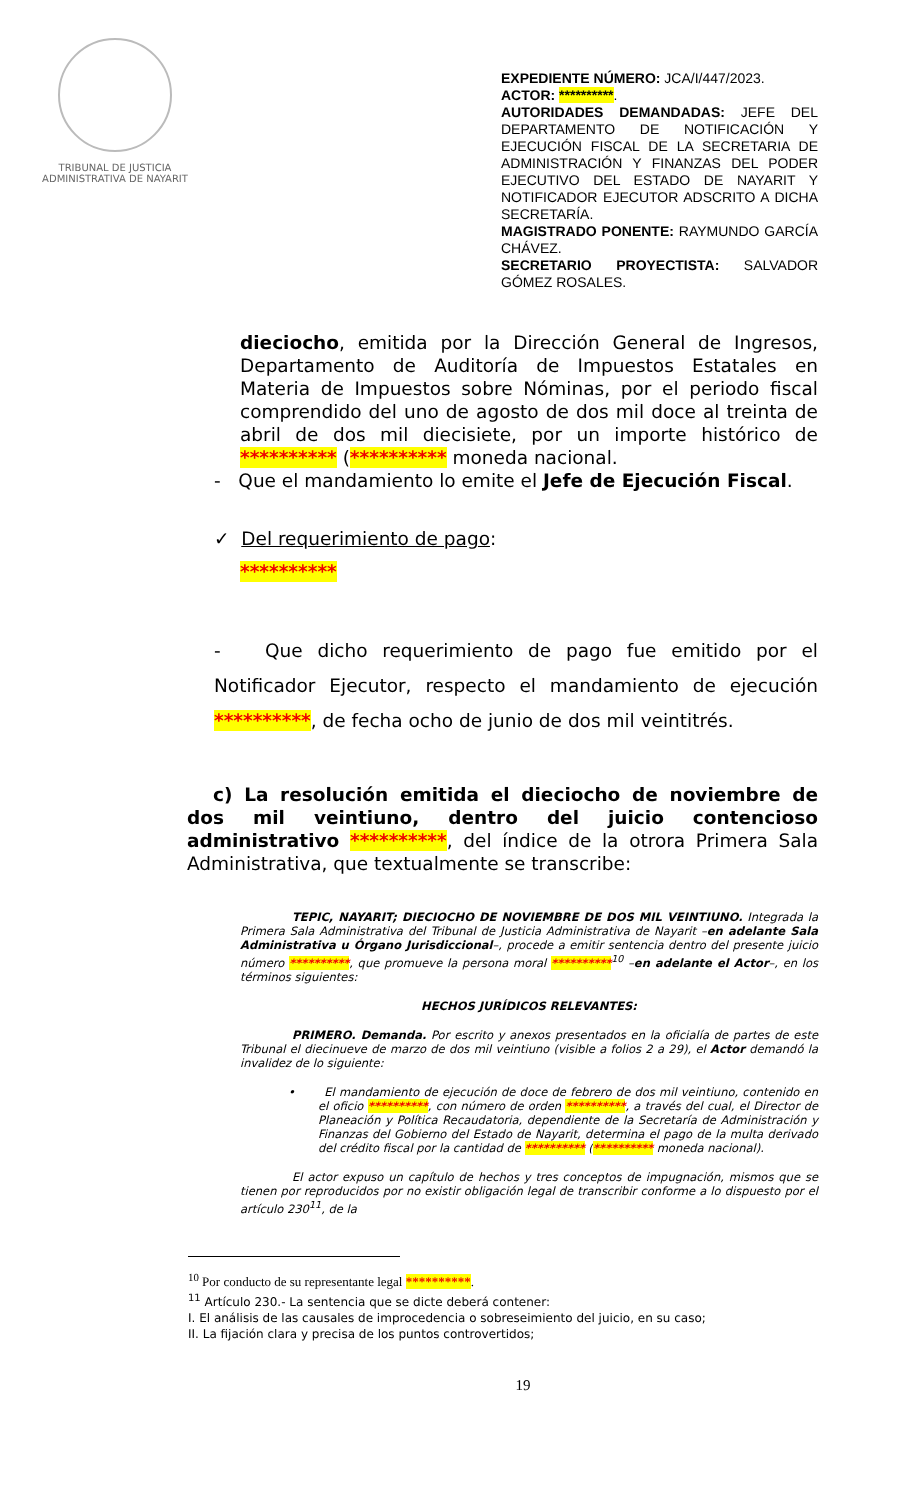TRIBUNAL DE JUSTICIA
ADMINISTRATIVA DE NAYARIT
EXPEDIENTE NÚMERO: JCA/I/447/2023.
ACTOR: **********.
AUTORIDADES DEMANDADAS: JEFE DEL DEPARTAMENTO DE NOTIFICACIÓN Y EJECUCIÓN FISCAL DE LA SECRETARIA DE ADMINISTRACIÓN Y FINANZAS DEL PODER EJECUTIVO DEL ESTADO DE NAYARIT Y NOTIFICADOR EJECUTOR ADSCRITO A DICHA SECRETARÍA.
MAGISTRADO PONENTE: RAYMUNDO GARCÍA CHÁVEZ.
SECRETARIO PROYECTISTA: SALVADOR GÓMEZ ROSALES.
dieciocho, emitida por la Dirección General de Ingresos, Departamento de Auditoría de Impuestos Estatales en Materia de Impuestos sobre Nóminas, por el periodo fiscal comprendido del uno de agosto de dos mil doce al treinta de abril de dos mil diecisiete, por un importe histórico de ********** (********** moneda nacional.
- Que el mandamiento lo emite el Jefe de Ejecución Fiscal.
✓ Del requerimiento de pago:
**********
- Que dicho requerimiento de pago fue emitido por el Notificador Ejecutor, respecto el mandamiento de ejecución **********, de fecha ocho de junio de dos mil veintitrés.
c) La resolución emitida el dieciocho de noviembre de dos mil veintiuno, dentro del juicio contencioso administrativo **********, del índice de la otrora Primera Sala Administrativa, que textualmente se transcribe:
TEPIC, NAYARIT; DIECIOCHO DE NOVIEMBRE DE DOS MIL VEINTIUNO. Integrada la Primera Sala Administrativa del Tribunal de Justicia Administrativa de Nayarit –en adelante Sala Administrativa u Órgano Jurisdiccional–, procede a emitir sentencia dentro del presente juicio número **********, que promueve la persona moral **********<sup>10</sup> –en adelante el Actor–, en los términos siguientes:
HECHOS JURÍDICOS RELEVANTES:
PRIMERO. Demanda. Por escrito y anexos presentados en la oficialía de partes de este Tribunal el diecinueve de marzo de dos mil veintiuno (visible a folios 2 a 29), el Actor demandó la invalidez de lo siguiente:
• El mandamiento de ejecución de doce de febrero de dos mil veintiuno, contenido en el oficio **********, con número de orden **********, a través del cual, el Director de Planeación y Política Recaudatoria, dependiente de la Secretaría de Administración y Finanzas del Gobierno del Estado de Nayarit, determina el pago de la multa derivado del crédito fiscal por la cantidad de ********** (********** moneda nacional).
El actor expuso un capítulo de hechos y tres conceptos de impugnación, mismos que se tienen por reproducidos por no existir obligación legal de transcribir conforme a lo dispuesto por el artículo 230<sup>11</sup>, de la
<sup>10</sup> Por conducto de su representante legal **********.
<sup>11</sup> Artículo 230.- La sentencia que se dicte deberá contener:
I. El análisis de las causales de improcedencia o sobreseimiento del juicio, en su caso;
II. La fijación clara y precisa de los puntos controvertidos;
19